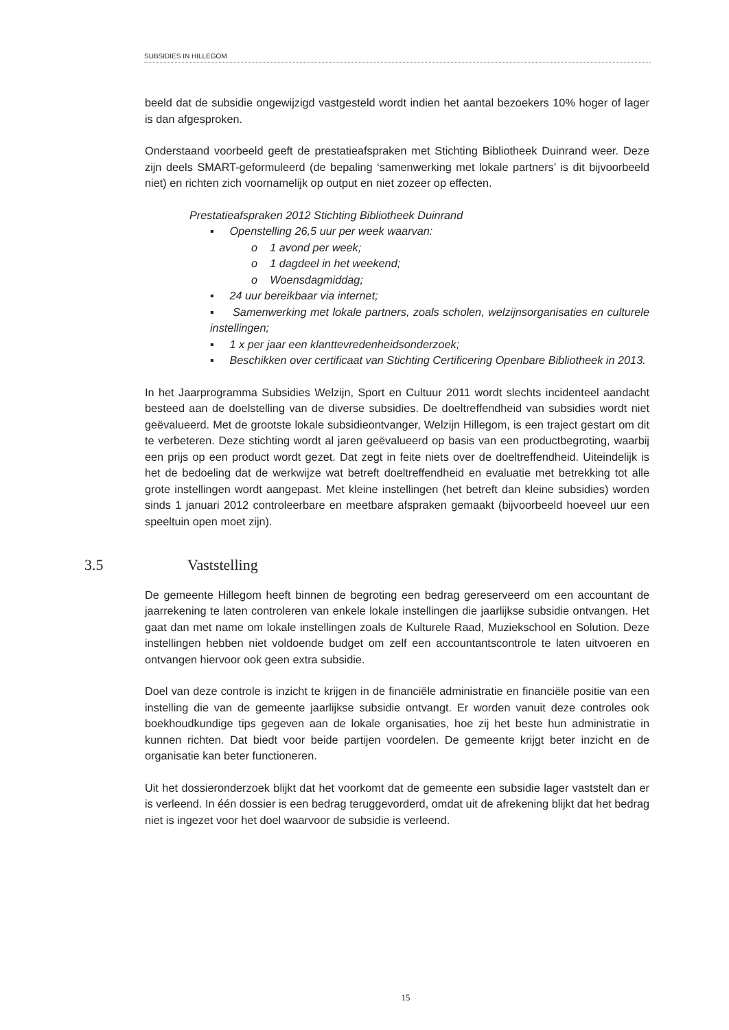SUBSIDIES IN HILLEGOM
beeld dat de subsidie ongewijzigd vastgesteld wordt indien het aantal bezoekers 10% hoger of lager is dan afgesproken.
Onderstaand voorbeeld geeft de prestatieafspraken met Stichting Bibliotheek Duinrand weer. Deze zijn deels SMART-geformuleerd (de bepaling ‘samenwerking met lokale partners’ is dit bijvoorbeeld niet) en richten zich voornamelijk op output en niet zozeer op effecten.
Prestatieafspraken 2012 Stichting Bibliotheek Duinrand
▪ Openstelling 26,5 uur per week waarvan:
o 1 avond per week;
o 1 dagdeel in het weekend;
o Woensdagmiddag;
▪ 24 uur bereikbaar via internet;
▪ Samenwerking met lokale partners, zoals scholen, welzijnsorganisaties en culturele instellingen;
▪ 1 x per jaar een klanttevredenheidsonderzoek;
▪ Beschikken over certificaat van Stichting Certificering Openbare Bibliotheek in 2013.
In het Jaarprogramma Subsidies Welzijn, Sport en Cultuur 2011 wordt slechts incidenteel aandacht besteed aan de doelstelling van de diverse subsidies. De doeltreffendheid van subsidies wordt niet geëvalueerd. Met de grootste lokale subsidieontvanger, Welzijn Hillegom, is een traject gestart om dit te verbeteren. Deze stichting wordt al jaren geëvalueerd op basis van een productbegroting, waarbij een prijs op een product wordt gezet. Dat zegt in feite niets over de doeltreffendheid. Uiteindelijk is het de bedoeling dat de werkwijze wat betreft doeltreffendheid en evaluatie met betrekking tot alle grote instellingen wordt aangepast. Met kleine instellingen (het betreft dan kleine subsidies) worden sinds 1 januari 2012 controleerbare en meetbare afspraken gemaakt (bijvoorbeeld hoeveel uur een speeltuin open moet zijn).
3.5 Vaststelling
De gemeente Hillegom heeft binnen de begroting een bedrag gereserveerd om een accountant de jaarrekening te laten controleren van enkele lokale instellingen die jaarlijkse subsidie ontvangen. Het gaat dan met name om lokale instellingen zoals de Kulturele Raad, Muziekschool en Solution. Deze instellingen hebben niet voldoende budget om zelf een accountantscontrole te laten uitvoeren en ontvangen hiervoor ook geen extra subsidie.
Doel van deze controle is inzicht te krijgen in de financiële administratie en financiële positie van een instelling die van de gemeente jaarlijkse subsidie ontvangt. Er worden vanuit deze controles ook boekhoudkundige tips gegeven aan de lokale organisaties, hoe zij het beste hun administratie in kunnen richten. Dat biedt voor beide partijen voordelen. De gemeente krijgt beter inzicht en de organisatie kan beter functioneren.
Uit het dossieronderzoek blijkt dat het voorkomt dat de gemeente een subsidie lager vaststelt dan er is verleend. In één dossier is een bedrag teruggevorderd, omdat uit de afrekening blijkt dat het bedrag niet is ingezet voor het doel waarvoor de subsidie is verleend.
15